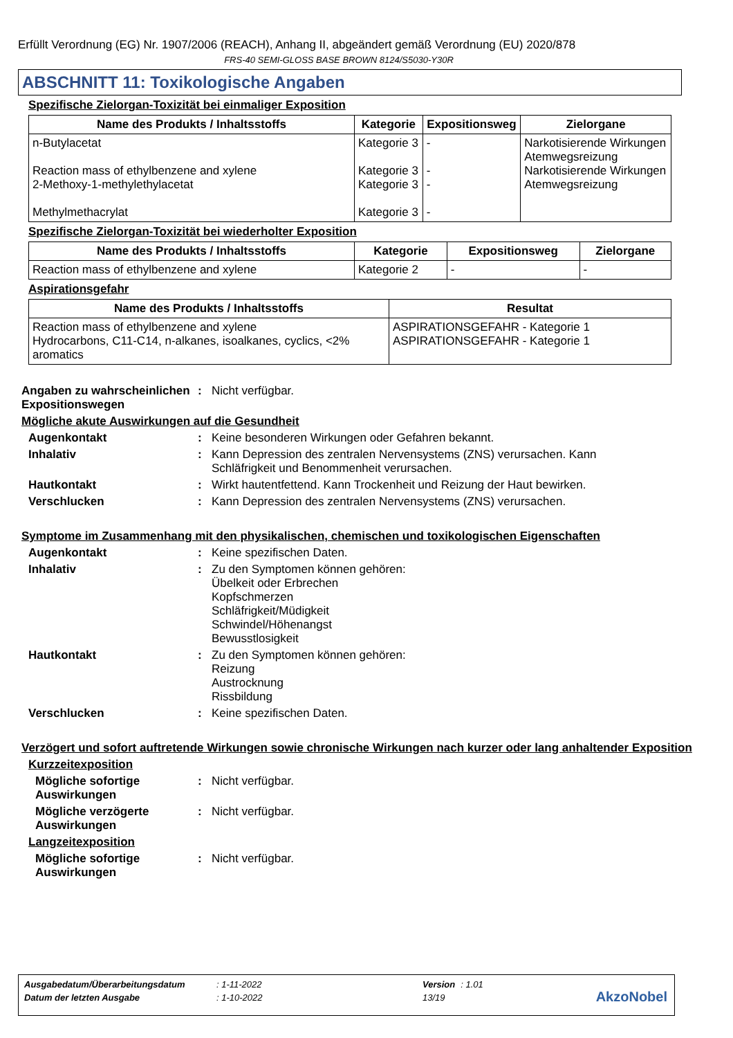Erfüllt Verordnung (EG) Nr. 1907/2006 (REACH), Anhang II, abgeändert gemäß Verordnung (EU) 2020/878
FRS-40 SEMI-GLOSS BASE BROWN 8124/S5030-Y30R
ABSCHNITT 11: Toxikologische Angaben
Spezifische Zielorgan-Toxizität bei einmaliger Exposition
| Name des Produkts / Inhaltsstoffs | Kategorie | Expositionsweg | Zielorgane |
| --- | --- | --- | --- |
| n-Butylacetat Reaction mass of ethylbenzene and xylene 2-Methoxy-1-methylethylacetat Methylmethacrylat | Kategorie 3 Kategorie 3 Kategorie 3 Kategorie 3 | - - - - | Narkotisierende Wirkungen Atemwegsreizung Narkotisierende Wirkungen Atemwegsreizung |
Spezifische Zielorgan-Toxizität bei wiederholter Exposition
| Name des Produkts / Inhaltsstoffs | Kategorie | Expositionsweg | Zielorgane |
| --- | --- | --- | --- |
| Reaction mass of ethylbenzene and xylene | Kategorie 2 | - | - |
Aspirationsgefahr
| Name des Produkts / Inhaltsstoffs | Resultat |
| --- | --- |
| Reaction mass of ethylbenzene and xylene Hydrocarbons, C11-C14, n-alkanes, isoalkanes, cyclics, <2% aromatics | ASPIRATIONSGEFAHR - Kategorie 1 ASPIRATIONSGEFAHR - Kategorie 1 |
Angaben zu wahrscheinlichen Expositionswegen
: Nicht verfügbar.
Mögliche akute Auswirkungen auf die Gesundheit
Augenkontakt : Keine besonderen Wirkungen oder Gefahren bekannt.
Inhalativ : Kann Depression des zentralen Nervensystems (ZNS) verursachen. Kann Schläfrigkeit und Benommenheit verursachen.
Hautkontakt : Wirkt hautentfettend. Kann Trockenheit und Reizung der Haut bewirken.
Verschlucken : Kann Depression des zentralen Nervensystems (ZNS) verursachen.
Symptome im Zusammenhang mit den physikalischen, chemischen und toxikologischen Eigenschaften
Augenkontakt : Keine spezifischen Daten.
Inhalativ : Zu den Symptomen können gehören:
Übelkeit oder Erbrechen
Kopfschmerzen
Schläfrigkeit/Müdigkeit
Schwindel/Höhenangst
Bewusstlosigkeit
Hautkontakt : Zu den Symptomen können gehören:
Reizung
Austrocknung
Rissbildung
Verschlucken : Keine spezifischen Daten.
Verzögert und sofort auftretende Wirkungen sowie chronische Wirkungen nach kurzer oder lang anhaltender Exposition
Kurzzeitexposition
Mögliche sofortige Auswirkungen
: Nicht verfügbar.
Mögliche verzögerte Auswirkungen
: Nicht verfügbar.
Langzeitexposition
Mögliche sofortige Auswirkungen
: Nicht verfügbar.
| Ausgabedatum/Überarbeitungsdatum | : 1-11-2022 | Version | : 1.01 |
| Datum der letzten Ausgabe | : 1-10-2022 | 13/19 | |
AkzoNobel